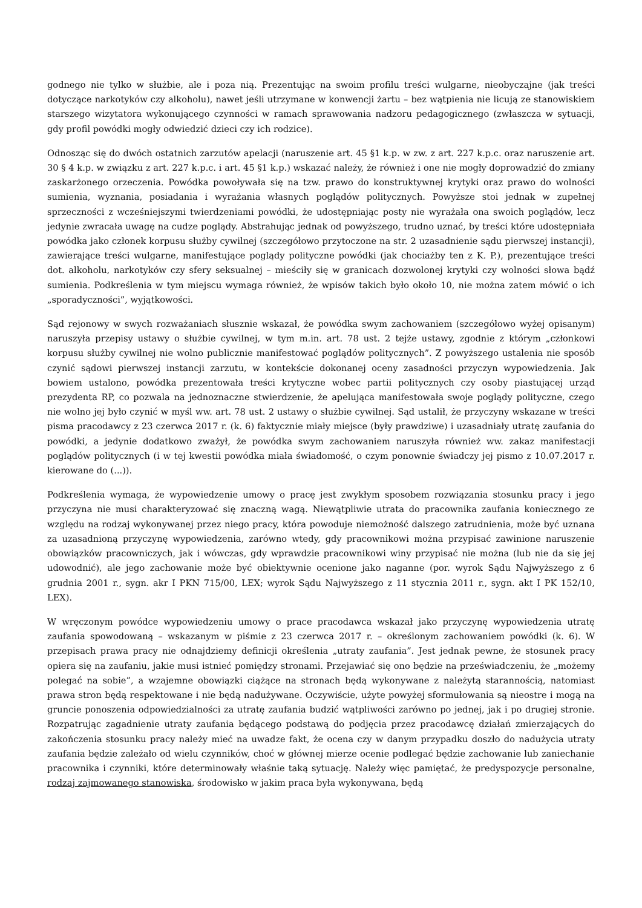godnego nie tylko w służbie, ale i poza nią. Prezentując na swoim profilu treści wulgarne, nieobyczajne (jak treści dotyczące narkotyków czy alkoholu), nawet jeśli utrzymane w konwencji żartu – bez wątpienia nie licują ze stanowiskiem starszego wizytatora wykonującego czynności w ramach sprawowania nadzoru pedagogicznego (zwłaszcza w sytuacji, gdy profil powódki mogły odwiedzić dzieci czy ich rodzice).
Odnosząc się do dwóch ostatnich zarzutów apelacji (naruszenie art. 45 §1 k.p. w zw. z art. 227 k.p.c. oraz naruszenie art. 30 § 4 k.p. w związku z art. 227 k.p.c. i art. 45 §1 k.p.) wskazać należy, że również i one nie mogły doprowadzić do zmiany zaskarżonego orzeczenia. Powódka powoływała się na tzw. prawo do konstruktywnej krytyki oraz prawo do wolności sumienia, wyznania, posiadania i wyrażania własnych poglądów politycznych. Powyższe stoi jednak w zupełnej sprzeczności z wcześniejszymi twierdzeniami powódki, że udostępniając posty nie wyrażała ona swoich poglądów, lecz jedynie zwracała uwagę na cudze poglądy. Abstrahując jednak od powyższego, trudno uznać, by treści które udostępniała powódka jako członek korpusu służby cywilnej (szczegółowo przytoczone na str. 2 uzasadnienie sądu pierwszej instancji), zawierające treści wulgarne, manifestujące poglądy polityczne powódki (jak chociażby ten z K. P.), prezentujące treści dot. alkoholu, narkotyków czy sfery seksualnej – mieściły się w granicach dozwolonej krytyki czy wolności słowa bądź sumienia. Podkreślenia w tym miejscu wymaga również, że wpisów takich było około 10, nie można zatem mówić o ich „sporadyczności”, wyjątkowości.
Sąd rejonowy w swych rozważaniach słusznie wskazał, że powódka swym zachowaniem (szczegółowo wyżej opisanym) naruszyła przepisy ustawy o służbie cywilnej, w tym m.in. art. 78 ust. 2 tejże ustawy, zgodnie z którym „członkowi korpusu służby cywilnej nie wolno publicznie manifestować poglądów politycznych”. Z powyższego ustalenia nie sposób czynić sądowi pierwszej instancji zarzutu, w kontekście dokonanej oceny zasadności przyczyn wypowiedzenia. Jak bowiem ustalono, powódka prezentowała treści krytyczne wobec partii politycznych czy osoby piastującej urząd prezydenta RP, co pozwala na jednoznaczne stwierdzenie, że apelująca manifestowała swoje poglądy polityczne, czego nie wolno jej było czynić w myśl ww. art. 78 ust. 2 ustawy o służbie cywilnej. Sąd ustalił, że przyczyny wskazane w treści pisma pracodawcy z 23 czerwca 2017 r. (k. 6) faktycznie miały miejsce (były prawdziwe) i uzasadniały utratę zaufania do powódki, a jedynie dodatkowo zważył, że powódka swym zachowaniem naruszyła również ww. zakaz manifestacji poglądów politycznych (i w tej kwestii powódka miała świadomość, o czym ponownie świadczy jej pismo z 10.07.2017 r. kierowane do (...)).
Podkreślenia wymaga, że wypowiedzenie umowy o pracę jest zwykłym sposobem rozwiązania stosunku pracy i jego przyczyna nie musi charakteryzować się znaczną wagą. Niewątpliwie utrata do pracownika zaufania koniecznego ze względu na rodzaj wykonywanej przez niego pracy, która powoduje niemożność dalszego zatrudnienia, może być uznana za uzasadnioną przyczynę wypowiedzenia, zarówno wtedy, gdy pracownikowi można przypisać zawinione naruszenie obowiązków pracowniczych, jak i wówczas, gdy wprawdzie pracownikowi winy przypisać nie można (lub nie da się jej udowodnić), ale jego zachowanie może być obiektywnie ocenione jako naganne (por. wyrok Sądu Najwyższego z 6 grudnia 2001 r., sygn. akr I PKN 715/00, LEX; wyrok Sądu Najwyższego z 11 stycznia 2011 r., sygn. akt I PK 152/10, LEX).
W wręczonym powódce wypowiedzeniu umowy o prace pracodawca wskazał jako przyczynę wypowiedzenia utratę zaufania spowodowaną – wskazanym w piśmie z 23 czerwca 2017 r. – określonym zachowaniem powódki (k. 6). W przepisach prawa pracy nie odnajdziemy definicji określenia „utraty zaufania”. Jest jednak pewne, że stosunek pracy opiera się na zaufaniu, jakie musi istnieć pomiędzy stronami. Przejawiać się ono będzie na przeświadczeniu, że „możemy polegać na sobie”, a wzajemne obowiązki ciążące na stronach będą wykonywane z należytą starannością, natomiast prawa stron będą respektowane i nie będą nadużywane. Oczywiście, użyte powyżej sformułowania są nieostre i mogą na gruncie ponoszenia odpowiedzialności za utratę zaufania budzić wątpliwości zarówno po jednej, jak i po drugiej stronie. Rozpatrując zagadnienie utraty zaufania będącego podstawą do podjęcia przez pracodawcę działań zmierzających do zakończenia stosunku pracy należy mieć na uwadze fakt, że ocena czy w danym przypadku doszło do nadużycia utraty zaufania będzie zależało od wielu czynników, choć w głównej mierze ocenie podlegać będzie zachowanie lub zaniechanie pracownika i czynniki, które determinowały właśnie taką sytuację. Należy więc pamiętać, że predyspozycje personalne, rodzaj zajmowanego stanowiska, środowisko w jakim praca była wykonywana, będą